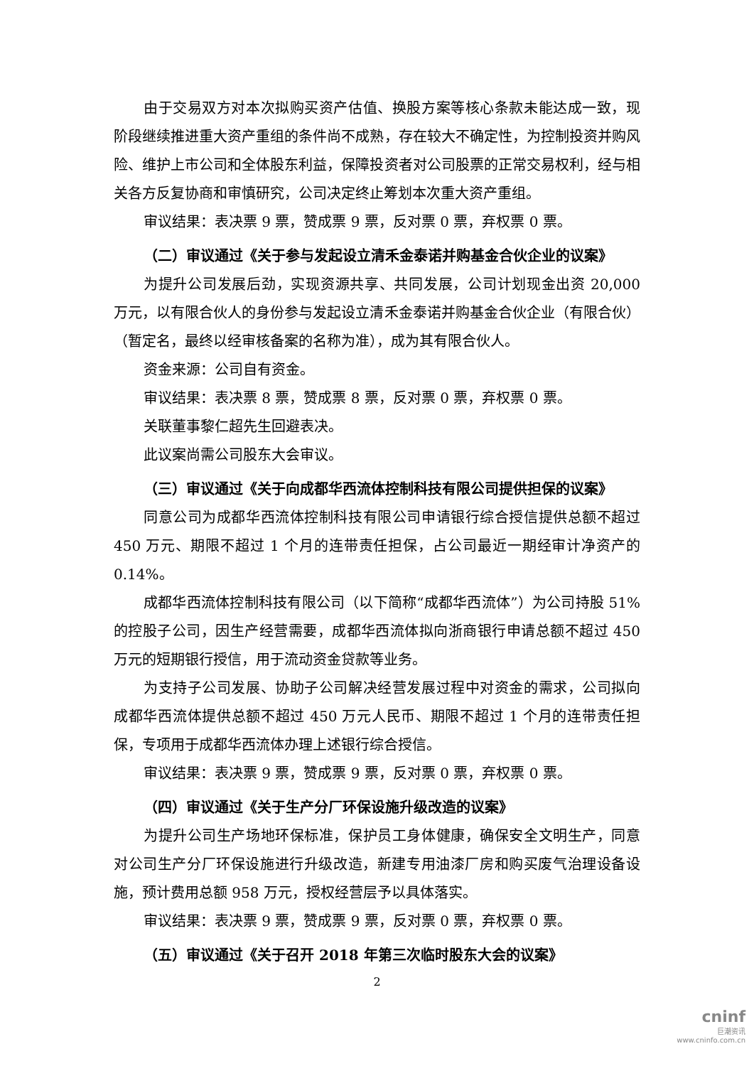由于交易双方对本次拟购买资产估值、换股方案等核心条款未能达成一致，现阶段继续推进重大资产重组的条件尚不成熟，存在较大不确定性，为控制投资并购风险、维护上市公司和全体股东利益，保障投资者对公司股票的正常交易权利，经与相关各方反复协商和审慎研究，公司决定终止筹划本次重大资产重组。
审议结果：表决票 9 票，赞成票 9 票，反对票 0 票，弃权票 0 票。
（二）审议通过《关于参与发起设立清禾金泰诺并购基金合伙企业的议案》
为提升公司发展后劲，实现资源共享、共同发展，公司计划现金出资 20,000 万元，以有限合伙人的身份参与发起设立清禾金泰诺并购基金合伙企业（有限合伙）（暂定名，最终以经审核备案的名称为准），成为其有限合伙人。
资金来源：公司自有资金。
审议结果：表决票 8 票，赞成票 8 票，反对票 0 票，弃权票 0 票。
关联董事黎仁超先生回避表决。
此议案尚需公司股东大会审议。
（三）审议通过《关于向成都华西流体控制科技有限公司提供担保的议案》
同意公司为成都华西流体控制科技有限公司申请银行综合授信提供总额不超过 450 万元、期限不超过 1 个月的连带责任担保，占公司最近一期经审计净资产的 0.14%。
成都华西流体控制科技有限公司（以下简称“成都华西流体”）为公司持股 51%的控股子公司，因生产经营需要，成都华西流体拟向浙商银行申请总额不超过 450 万元的短期银行授信，用于流动资金贷款等业务。
为支持子公司发展、协助子公司解决经营发展过程中对资金的需求，公司拟向成都华西流体提供总额不超过 450 万元人民币、期限不超过 1 个月的连带责任担保，专项用于成都华西流体办理上述银行综合授信。
审议结果：表决票 9 票，赞成票 9 票，反对票 0 票，弃权票 0 票。
（四）审议通过《关于生产分厂环保设施升级改造的议案》
为提升公司生产场地环保标准，保护员工身体健康，确保安全文明生产，同意对公司生产分厂环保设施进行升级改造，新建专用油漆厂房和购买废气治理设备设施，预计费用总额 958 万元，授权经营层予以具体落实。
审议结果：表决票 9 票，赞成票 9 票，反对票 0 票，弃权票 0 票。
（五）审议通过《关于召开 2018 年第三次临时股东大会的议案》
2
cninf
巨潮资讯
www.cninfo.com.cn